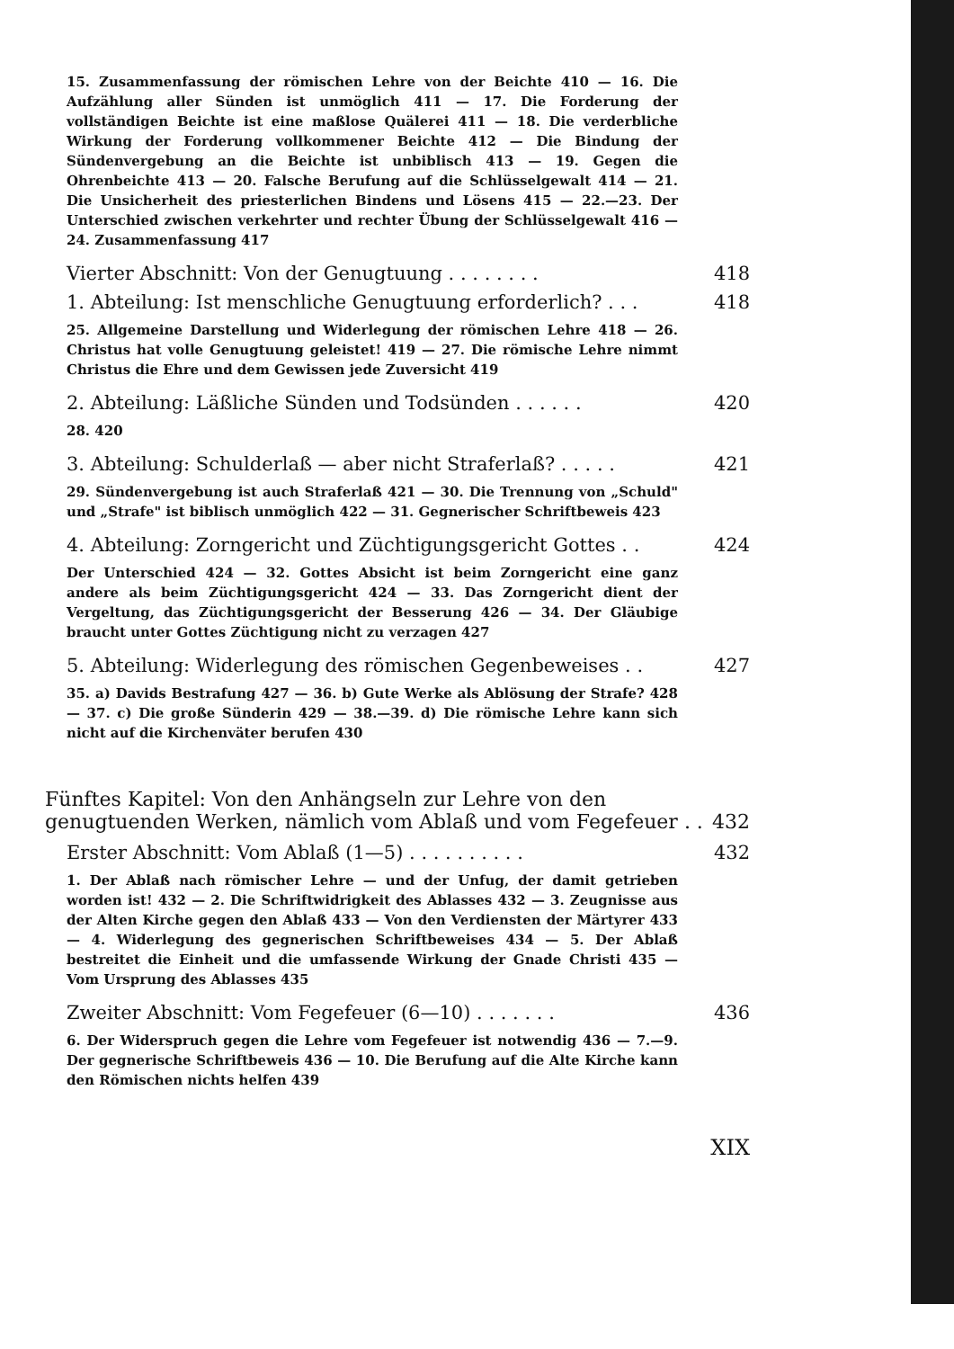15. Zusammenfassung der römischen Lehre von der Beichte 410 — 16. Die Aufzählung aller Sünden ist unmöglich 411 — 17. Die Forderung der vollständigen Beichte ist eine maßlose Quälerei 411 — 18. Die verderbliche Wirkung der Forderung vollkommener Beichte 412 — Die Bindung der Sündenvergebung an die Beichte ist unbiblisch 413 — 19. Gegen die Ohrenbeichte 413 — 20. Falsche Berufung auf die Schlüsselgewalt 414 — 21. Die Unsicherheit des priesterlichen Bindens und Lösens 415 — 22.—23. Der Unterschied zwischen verkehrter und rechter Übung der Schlüsselgewalt 416 — 24. Zusammenfassung 417
Vierter Abschnitt: Von der Genugtuung . . . . . . . . 418
1. Abteilung: Ist menschliche Genugtuung erforderlich? . . . 418
25. Allgemeine Darstellung und Widerlegung der römischen Lehre 418 — 26. Christus hat volle Genugtuung geleistet! 419 — 27. Die römische Lehre nimmt Christus die Ehre und dem Gewissen jede Zuversicht 419
2. Abteilung: Läßliche Sünden und Todsünden . . . . . . 420
28. 420
3. Abteilung: Schulderlaß — aber nicht Straferlaß? . . . . . 421
29. Sündenvergebung ist auch Straferlaß 421 — 30. Die Trennung von „Schuld" und „Strafe" ist biblisch unmöglich 422 — 31. Gegnerischer Schriftbeweis 423
4. Abteilung: Zorngericht und Züchtigungsgericht Gottes . . 424
Der Unterschied 424 — 32. Gottes Absicht ist beim Zorngericht eine ganz andere als beim Züchtigungsgericht 424 — 33. Das Zorngericht dient der Vergeltung, das Züchtigungsgericht der Besserung 426 — 34. Der Gläubige braucht unter Gottes Züchtigung nicht zu verzagen 427
5. Abteilung: Widerlegung des römischen Gegenbeweises . . 427
35. a) Davids Bestrafung 427 — 36. b) Gute Werke als Ablösung der Strafe? 428 — 37. c) Die große Sünderin 429 — 38.—39. d) Die römische Lehre kann sich nicht auf die Kirchenväter berufen 430
Fünftes Kapitel: Von den Anhängseln zur Lehre von den genugtuenden Werken, nämlich vom Ablaß und vom Fegefeuer . . 432
Erster Abschnitt: Vom Ablaß (1—5) . . . . . . . . . . 432
1. Der Ablaß nach römischer Lehre — und der Unfug, der damit getrieben worden ist! 432 — 2. Die Schriftwidrigkeit des Ablasses 432 — 3. Zeugnisse aus der Alten Kirche gegen den Ablaß 433 — Von den Verdiensten der Märtyrer 433 — 4. Widerlegung des gegnerischen Schriftbeweises 434 — 5. Der Ablaß bestreitet die Einheit und die umfassende Wirkung der Gnade Christi 435 — Vom Ursprung des Ablasses 435
Zweiter Abschnitt: Vom Fegefeuer (6—10) . . . . . . . 436
6. Der Widerspruch gegen die Lehre vom Fegefeuer ist notwendig 436 — 7.—9. Der gegnerische Schriftbeweis 436 — 10. Die Berufung auf die Alte Kirche kann den Römischen nichts helfen 439
XIX